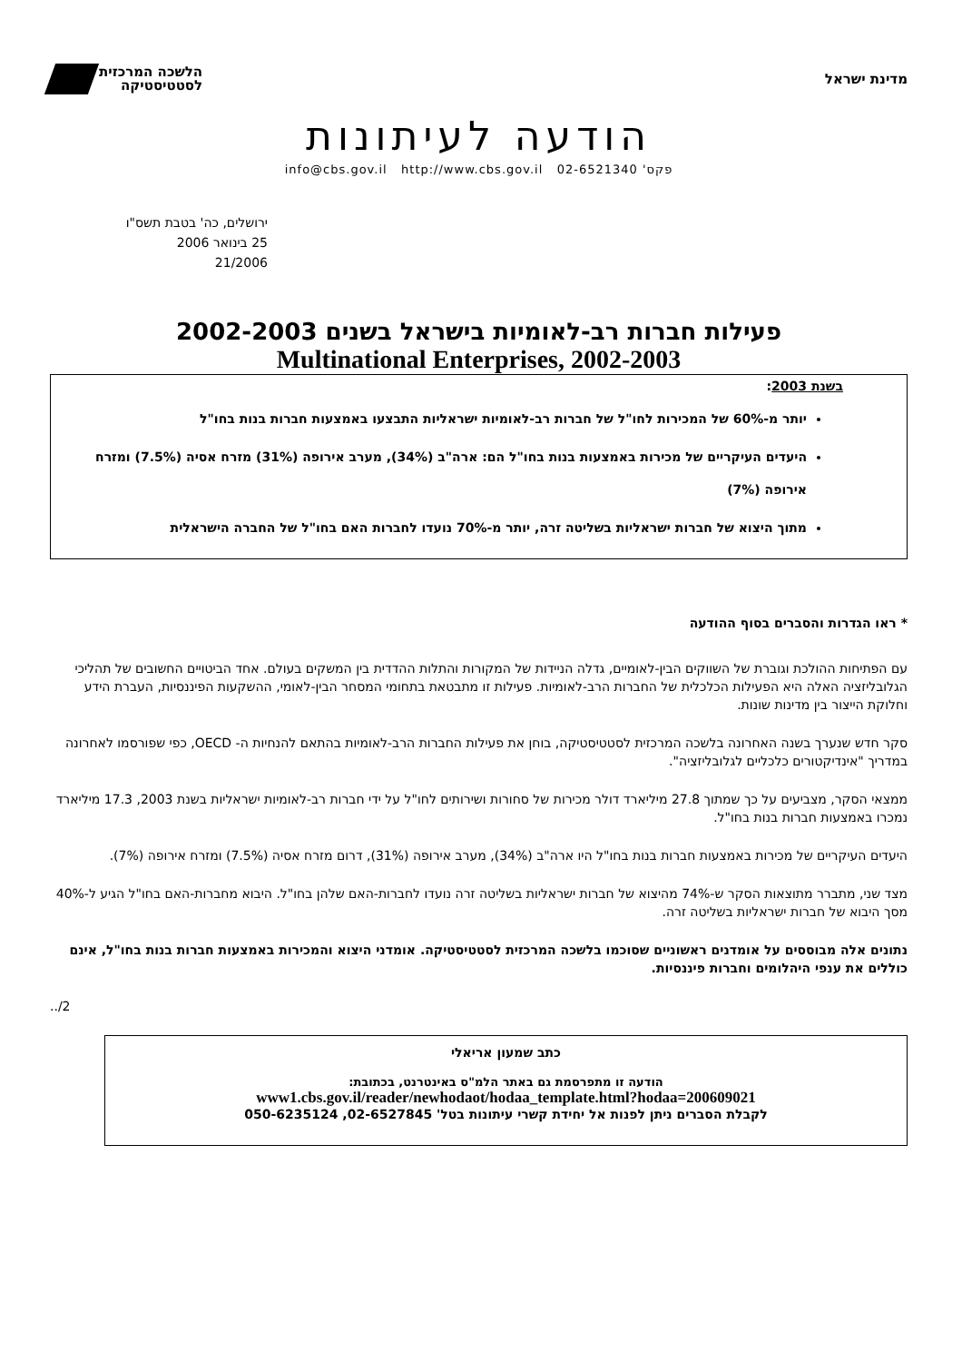מדינת ישראל
הלשכה המרכזית
לסטטיסטיקה
הודעה לעיתונות
info@cbs.gov.il http://www.cbs.gov.il 02-6521340 'פקס
ירושלים, כה' בטבת תשס"ו
25 בינואר 2006
21/2006
פעילות חברות רב-לאומיות בישראל בשנים 2002-2003
Multinational Enterprises, 2002-2003
בשנת 2003:
יותר מ-60% של המכירות לחו"ל של חברות רב-לאומיות ישראליות התבצעו באמצעות חברות בנות בחו"ל
היעדים העיקריים של מכירות באמצעות בנות בחו"ל הם: ארה"ב (34%), מערב אירופה (31%) מזרח אסיה (7.5%) ומזרח אירופה (7%)
מתוך היצוא של חברות ישראליות בשליטה זרה, יותר מ-70% נועדו לחברות האם בחו"ל של החברה הישראלית
* ראו הגדרות והסברים בסוף ההודעה
עם הפתיחות ההולכת וגוברת של השווקים הבין-לאומיים, גדלה הניידות של המקורות והתלות ההדדית בין המשקים בעולם. אחד הביטויים החשובים של תהליכי הגלובליזציה האלה היא הפעילות הכלכלית של החברות הרב-לאומיות. פעילות זו מתבטאת בתחומי המסחר הבין-לאומי, ההשקעות הפיננסיות, העברת הידע וחלוקת הייצור בין מדינות שונות.
סקר חדש שנערך בשנה האחרונה בלשכה המרכזית לסטטיסטיקה, בוחן את פעילות החברות הרב-לאומיות בהתאם להנחיות ה- OECD, כפי שפורסמו לאחרונה במדריך "אינדיקטורים כלכליים לגלובליזציה".
ממצאי הסקר, מצביעים על כך שמתוך 27.8 מיליארד דולר מכירות של סחורות ושירותים לחו"ל על ידי חברות רב-לאומיות ישראליות בשנת 2003, 17.3 מיליארד נמכרו באמצעות חברות בנות בחו"ל.
היעדים העיקריים של מכירות באמצעות חברות בנות בחו"ל היו ארה"ב (34%), מערב אירופה (31%), דרום מזרח אסיה (7.5%) ומזרח אירופה (7%).
מצד שני, מתברר מתוצאות הסקר ש-74% מהיצוא של חברות ישראליות בשליטה זרה נועדו לחברות-האם שלהן בחו"ל. היבוא מחברות-האם בחו"ל הגיע ל-40% מסך היבוא של חברות ישראליות בשליטה זרה.
נתונים אלה מבוססים על אומדנים ראשוניים שסוכמו בלשכה המרכזית לסטטיסטיקה. אומדני היצוא והמכירות באמצעות חברות בנות בחו"ל, אינם כוללים את ענפי היהלומים וחברות פיננסיות.
../2
כתב שמעון אריאלי
הודעה זו מתפרסמת גם באתר הלמ"ס באינטרנט, בכתובת:
www1.cbs.gov.il/reader/newhodaot/hodaa_template.html?hodaa=200609021
לקבלת הסברים ניתן לפנות אל יחידת קשרי עיתונות בטל' 02-6527845, 050-6235124